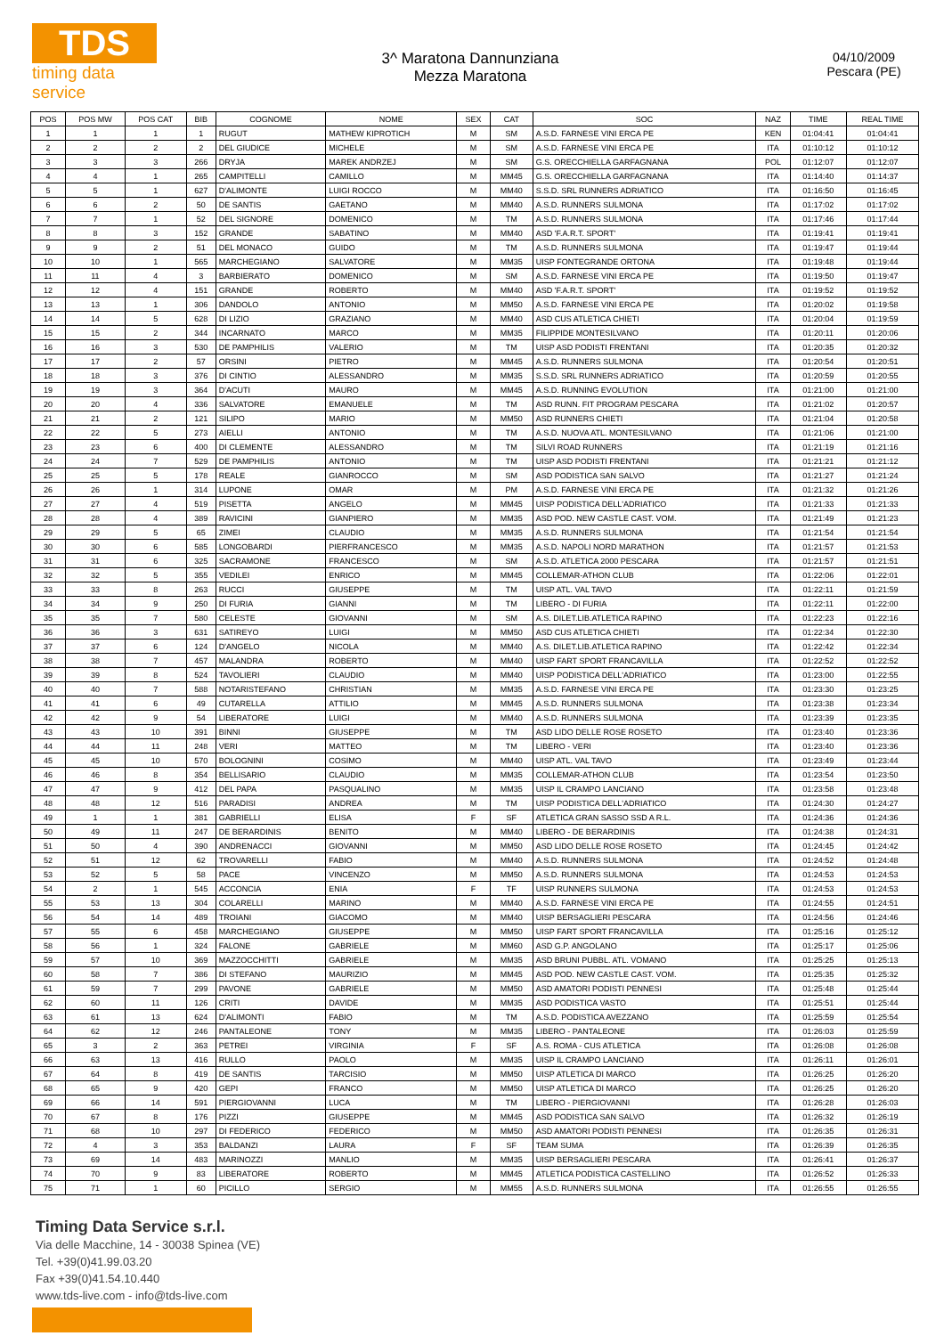TDS
timing data service
3^ Maratona Dannunziana
Mezza Maratona
04/10/2009
Pescara (PE)
| POS | POS MW | POS CAT | BIB | COGNOME | NOME | SEX | CAT | SOC | NAZ | TIME | REAL TIME |
| --- | --- | --- | --- | --- | --- | --- | --- | --- | --- | --- | --- |
| 1 | 1 | 1 | 1 | RUGUT | MATHEW KIPROTICH | M | SM | A.S.D. FARNESE VINI ERCA PE | KEN | 01:04:41 | 01:04:41 |
| 2 | 2 | 2 | 2 | DEL GIUDICE | MICHELE | M | SM | A.S.D. FARNESE VINI ERCA PE | ITA | 01:10:12 | 01:10:12 |
| 3 | 3 | 3 | 266 | DRYJA | MAREK ANDRZEJ | M | SM | G.S. ORECCHIELLA GARFAGNANA | POL | 01:12:07 | 01:12:07 |
| 4 | 4 | 1 | 265 | CAMPITELLI | CAMILLO | M | MM45 | G.S. ORECCHIELLA GARFAGNANA | ITA | 01:14:40 | 01:14:37 |
| 5 | 5 | 1 | 627 | D'ALIMONTE | LUIGI ROCCO | M | MM40 | S.S.D. SRL RUNNERS ADRIATICO | ITA | 01:16:50 | 01:16:45 |
| 6 | 6 | 2 | 50 | DE SANTIS | GAETANO | M | MM40 | A.S.D. RUNNERS SULMONA | ITA | 01:17:02 | 01:17:02 |
| 7 | 7 | 1 | 52 | DEL SIGNORE | DOMENICO | M | TM | A.S.D. RUNNERS SULMONA | ITA | 01:17:46 | 01:17:44 |
| 8 | 8 | 3 | 152 | GRANDE | SABATINO | M | MM40 | ASD 'F.A.R.T. SPORT' | ITA | 01:19:41 | 01:19:41 |
| 9 | 9 | 2 | 51 | DEL MONACO | GUIDO | M | TM | A.S.D. RUNNERS SULMONA | ITA | 01:19:47 | 01:19:44 |
| 10 | 10 | 1 | 565 | MARCHEGIANO | SALVATORE | M | MM35 | UISP FONTEGRANDE ORTONA | ITA | 01:19:48 | 01:19:44 |
| 11 | 11 | 4 | 3 | BARBIERATO | DOMENICO | M | SM | A.S.D. FARNESE VINI ERCA PE | ITA | 01:19:50 | 01:19:47 |
| 12 | 12 | 4 | 151 | GRANDE | ROBERTO | M | MM40 | ASD 'F.A.R.T. SPORT' | ITA | 01:19:52 | 01:19:52 |
| 13 | 13 | 1 | 306 | DANDOLO | ANTONIO | M | MM50 | A.S.D. FARNESE VINI ERCA PE | ITA | 01:20:02 | 01:19:58 |
| 14 | 14 | 5 | 628 | DI LIZIO | GRAZIANO | M | MM40 | ASD CUS ATLETICA CHIETI | ITA | 01:20:04 | 01:19:59 |
| 15 | 15 | 2 | 344 | INCARNATO | MARCO | M | MM35 | FILIPPIDE MONTESILVANO | ITA | 01:20:11 | 01:20:06 |
| 16 | 16 | 3 | 530 | DE PAMPHILIS | VALERIO | M | TM | UISP ASD PODISTI FRENTANI | ITA | 01:20:35 | 01:20:32 |
| 17 | 17 | 2 | 57 | ORSINI | PIETRO | M | MM45 | A.S.D. RUNNERS SULMONA | ITA | 01:20:54 | 01:20:51 |
| 18 | 18 | 3 | 376 | DI CINTIO | ALESSANDRO | M | MM35 | S.S.D. SRL RUNNERS ADRIATICO | ITA | 01:20:59 | 01:20:55 |
| 19 | 19 | 3 | 364 | D'ACUTI | MAURO | M | MM45 | A.S.D. RUNNING EVOLUTION | ITA | 01:21:00 | 01:21:00 |
| 20 | 20 | 4 | 336 | SALVATORE | EMANUELE | M | TM | ASD RUNN. FIT PROGRAM PESCARA | ITA | 01:21:02 | 01:20:57 |
| 21 | 21 | 2 | 121 | SILIPO | MARIO | M | MM50 | ASD RUNNERS CHIETI | ITA | 01:21:04 | 01:20:58 |
| 22 | 22 | 5 | 273 | AIELLI | ANTONIO | M | TM | A.S.D. NUOVA ATL. MONTESILVANO | ITA | 01:21:06 | 01:21:00 |
| 23 | 23 | 6 | 400 | DI CLEMENTE | ALESSANDRO | M | TM | SILVI ROAD RUNNERS | ITA | 01:21:19 | 01:21:16 |
| 24 | 24 | 7 | 529 | DE PAMPHILIS | ANTONIO | M | TM | UISP ASD PODISTI FRENTANI | ITA | 01:21:21 | 01:21:12 |
| 25 | 25 | 5 | 178 | REALE | GIANROCCO | M | SM | ASD PODISTICA SAN SALVO | ITA | 01:21:27 | 01:21:24 |
| 26 | 26 | 1 | 314 | LUPONE | OMAR | M | PM | A.S.D. FARNESE VINI ERCA PE | ITA | 01:21:32 | 01:21:26 |
| 27 | 27 | 4 | 519 | PISETTA | ANGELO | M | MM45 | UISP PODISTICA DELL'ADRIATICO | ITA | 01:21:33 | 01:21:33 |
| 28 | 28 | 4 | 389 | RAVICINI | GIANPIERO | M | MM35 | ASD POD. NEW CASTLE CAST. VOM. | ITA | 01:21:49 | 01:21:23 |
| 29 | 29 | 5 | 65 | ZIMEI | CLAUDIO | M | MM35 | A.S.D. RUNNERS SULMONA | ITA | 01:21:54 | 01:21:54 |
| 30 | 30 | 6 | 585 | LONGOBARDI | PIERFRANCESCO | M | MM35 | A.S.D. NAPOLI NORD MARATHON | ITA | 01:21:57 | 01:21:53 |
| 31 | 31 | 6 | 325 | SACRAMONE | FRANCESCO | M | SM | A.S.D. ATLETICA 2000 PESCARA | ITA | 01:21:57 | 01:21:51 |
| 32 | 32 | 5 | 355 | VEDILEI | ENRICO | M | MM45 | COLLEMAR-ATHON CLUB | ITA | 01:22:06 | 01:22:01 |
| 33 | 33 | 8 | 263 | RUCCI | GIUSEPPE | M | TM | UISP ATL. VAL TAVO | ITA | 01:22:11 | 01:21:59 |
| 34 | 34 | 9 | 250 | DI FURIA | GIANNI | M | TM | LIBERO - DI FURIA | ITA | 01:22:11 | 01:22:00 |
| 35 | 35 | 7 | 580 | CELESTE | GIOVANNI | M | SM | A.S. DILET.LIB.ATLETICA RAPINO | ITA | 01:22:23 | 01:22:16 |
| 36 | 36 | 3 | 631 | SATIREYO | LUIGI | M | MM50 | ASD CUS ATLETICA CHIETI | ITA | 01:22:34 | 01:22:30 |
| 37 | 37 | 6 | 124 | D'ANGELO | NICOLA | M | MM40 | A.S. DILET.LIB.ATLETICA RAPINO | ITA | 01:22:42 | 01:22:34 |
| 38 | 38 | 7 | 457 | MALANDRA | ROBERTO | M | MM40 | UISP FART SPORT FRANCAVILLA | ITA | 01:22:52 | 01:22:52 |
| 39 | 39 | 8 | 524 | TAVOLIERI | CLAUDIO | M | MM40 | UISP PODISTICA DELL'ADRIATICO | ITA | 01:23:00 | 01:22:55 |
| 40 | 40 | 7 | 588 | NOTARISTEFANO | CHRISTIAN | M | MM35 | A.S.D. FARNESE VINI ERCA PE | ITA | 01:23:30 | 01:23:25 |
| 41 | 41 | 6 | 49 | CUTARELLA | ATTILIO | M | MM45 | A.S.D. RUNNERS SULMONA | ITA | 01:23:38 | 01:23:34 |
| 42 | 42 | 9 | 54 | LIBERATORE | LUIGI | M | MM40 | A.S.D. RUNNERS SULMONA | ITA | 01:23:39 | 01:23:35 |
| 43 | 43 | 10 | 391 | BINNI | GIUSEPPE | M | TM | ASD LIDO DELLE ROSE ROSETO | ITA | 01:23:40 | 01:23:36 |
| 44 | 44 | 11 | 248 | VERI | MATTEO | M | TM | LIBERO - VERI | ITA | 01:23:40 | 01:23:36 |
| 45 | 45 | 10 | 570 | BOLOGNINI | COSIMO | M | MM40 | UISP ATL. VAL TAVO | ITA | 01:23:49 | 01:23:44 |
| 46 | 46 | 8 | 354 | BELLISARIO | CLAUDIO | M | MM35 | COLLEMAR-ATHON CLUB | ITA | 01:23:54 | 01:23:50 |
| 47 | 47 | 9 | 412 | DEL PAPA | PASQUALINO | M | MM35 | UISP IL CRAMPO LANCIANO | ITA | 01:23:58 | 01:23:48 |
| 48 | 48 | 12 | 516 | PARADISI | ANDREA | M | TM | UISP PODISTICA DELL'ADRIATICO | ITA | 01:24:30 | 01:24:27 |
| 49 | 1 | 1 | 381 | GABRIELLI | ELISA | F | SF | ATLETICA GRAN SASSO SSD A R.L. | ITA | 01:24:36 | 01:24:36 |
| 50 | 49 | 11 | 247 | DE BERARDINIS | BENITO | M | MM40 | LIBERO - DE BERARDINIS | ITA | 01:24:38 | 01:24:31 |
| 51 | 50 | 4 | 390 | ANDRENACCI | GIOVANNI | M | MM50 | ASD LIDO DELLE ROSE ROSETO | ITA | 01:24:45 | 01:24:42 |
| 52 | 51 | 12 | 62 | TROVARELLI | FABIO | M | MM40 | A.S.D. RUNNERS SULMONA | ITA | 01:24:52 | 01:24:48 |
| 53 | 52 | 5 | 58 | PACE | VINCENZO | M | MM50 | A.S.D. RUNNERS SULMONA | ITA | 01:24:53 | 01:24:53 |
| 54 | 2 | 1 | 545 | ACCONCIA | ENIA | F | TF | UISP RUNNERS SULMONA | ITA | 01:24:53 | 01:24:53 |
| 55 | 53 | 13 | 304 | COLARELLI | MARINO | M | MM40 | A.S.D. FARNESE VINI ERCA PE | ITA | 01:24:55 | 01:24:51 |
| 56 | 54 | 14 | 489 | TROIANI | GIACOMO | M | MM40 | UISP BERSAGLIERI PESCARA | ITA | 01:24:56 | 01:24:46 |
| 57 | 55 | 6 | 458 | MARCHEGIANO | GIUSEPPE | M | MM50 | UISP FART SPORT FRANCAVILLA | ITA | 01:25:16 | 01:25:12 |
| 58 | 56 | 1 | 324 | FALONE | GABRIELE | M | MM60 | ASD G.P. ANGOLANO | ITA | 01:25:17 | 01:25:06 |
| 59 | 57 | 10 | 369 | MAZZOCCHITTI | GABRIELE | M | MM35 | ASD BRUNI PUBBL. ATL. VOMANO | ITA | 01:25:25 | 01:25:13 |
| 60 | 58 | 7 | 386 | DI STEFANO | MAURIZIO | M | MM45 | ASD POD. NEW CASTLE CAST. VOM. | ITA | 01:25:35 | 01:25:32 |
| 61 | 59 | 7 | 299 | PAVONE | GABRIELE | M | MM50 | ASD AMATORI PODISTI PENNESI | ITA | 01:25:48 | 01:25:44 |
| 62 | 60 | 11 | 126 | CRITI | DAVIDE | M | MM35 | ASD PODISTICA VASTO | ITA | 01:25:51 | 01:25:44 |
| 63 | 61 | 13 | 624 | D'ALIMONTI | FABIO | M | TM | A.S.D. PODISTICA AVEZZANO | ITA | 01:25:59 | 01:25:54 |
| 64 | 62 | 12 | 246 | PANTALEONE | TONY | M | MM35 | LIBERO - PANTALEONE | ITA | 01:26:03 | 01:25:59 |
| 65 | 3 | 2 | 363 | PETREI | VIRGINIA | F | SF | A.S. ROMA - CUS ATLETICA | ITA | 01:26:08 | 01:26:08 |
| 66 | 63 | 13 | 416 | RULLO | PAOLO | M | MM35 | UISP IL CRAMPO LANCIANO | ITA | 01:26:11 | 01:26:01 |
| 67 | 64 | 8 | 419 | DE SANTIS | TARCISIO | M | MM50 | UISP ATLETICA DI MARCO | ITA | 01:26:25 | 01:26:20 |
| 68 | 65 | 9 | 420 | GEPI | FRANCO | M | MM50 | UISP ATLETICA DI MARCO | ITA | 01:26:25 | 01:26:20 |
| 69 | 66 | 14 | 591 | PIERGIOVANNI | LUCA | M | TM | LIBERO - PIERGIOVANNI | ITA | 01:26:28 | 01:26:03 |
| 70 | 67 | 8 | 176 | PIZZI | GIUSEPPE | M | MM45 | ASD PODISTICA SAN SALVO | ITA | 01:26:32 | 01:26:19 |
| 71 | 68 | 10 | 297 | DI FEDERICO | FEDERICO | M | MM50 | ASD AMATORI PODISTI PENNESI | ITA | 01:26:35 | 01:26:31 |
| 72 | 4 | 3 | 353 | BALDANZI | LAURA | F | SF | TEAM SUMA | ITA | 01:26:39 | 01:26:35 |
| 73 | 69 | 14 | 483 | MARINOZZI | MANLIO | M | MM35 | UISP BERSAGLIERI PESCARA | ITA | 01:26:41 | 01:26:37 |
| 74 | 70 | 9 | 83 | LIBERATORE | ROBERTO | M | MM45 | ATLETICA PODISTICA CASTELLINO | ITA | 01:26:52 | 01:26:33 |
| 75 | 71 | 1 | 60 | PICILLO | SERGIO | M | MM55 | A.S.D. RUNNERS SULMONA | ITA | 01:26:55 | 01:26:55 |
Timing Data Service s.r.l.
Via delle Macchine, 14 - 30038 Spinea (VE)
Tel. +39(0)41.99.03.20
Fax +39(0)41.54.10.440
www.tds-live.com - info@tds-live.com